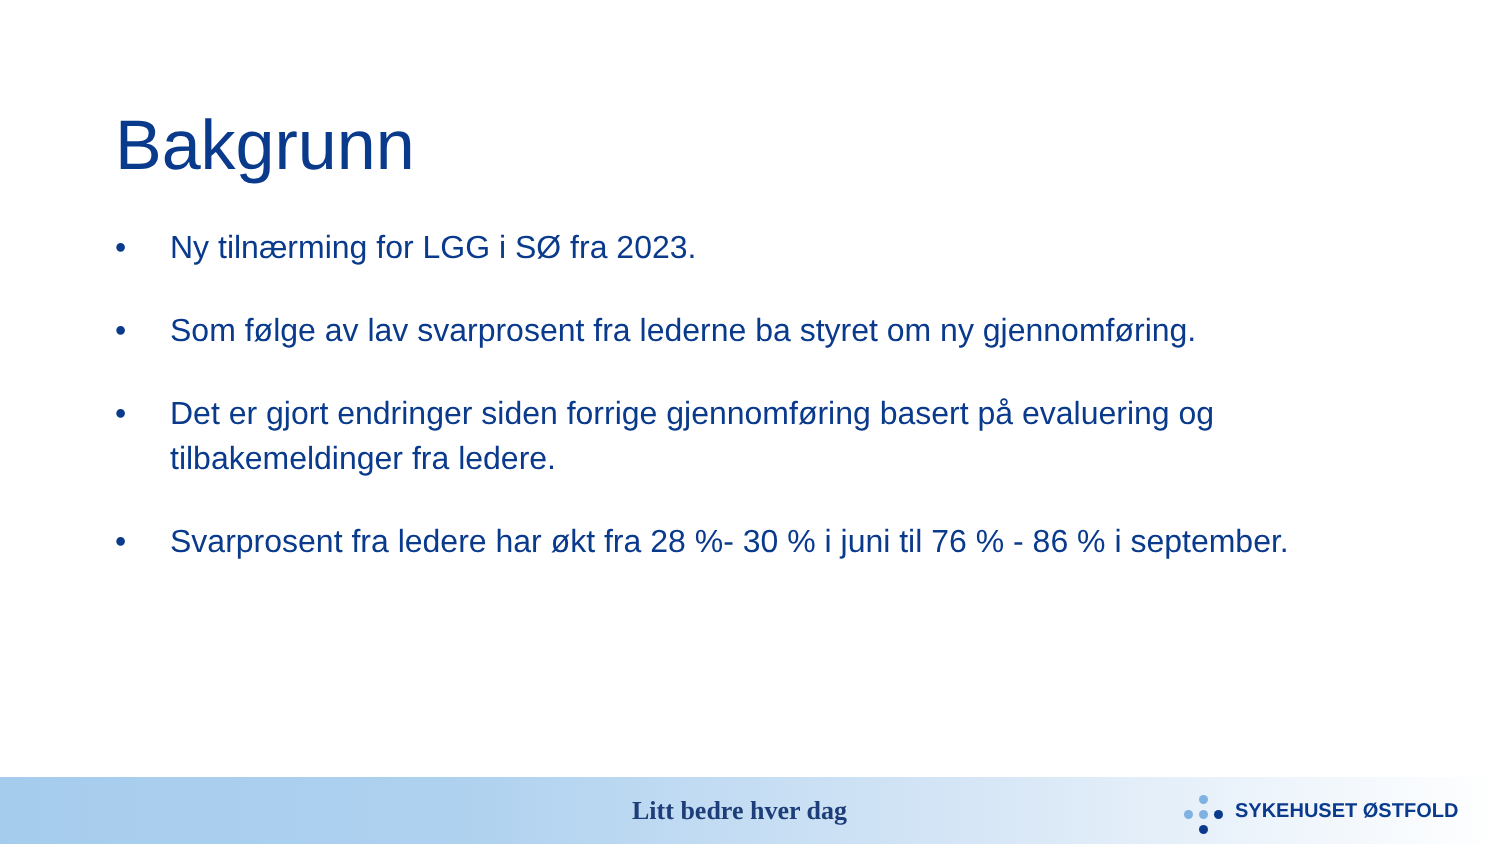Bakgrunn
• Ny tilnærming for LGG i SØ fra 2023.
• Som følge av lav svarprosent fra lederne ba styret om ny gjennomføring.
• Det er gjort endringer siden forrige gjennomføring basert på evaluering og tilbakemeldinger fra ledere.
• Svarprosent fra ledere har økt fra 28 %- 30 % i juni til 76 % - 86 % i september.
Litt bedre hver dag SYKEHUSET ØSTFOLD